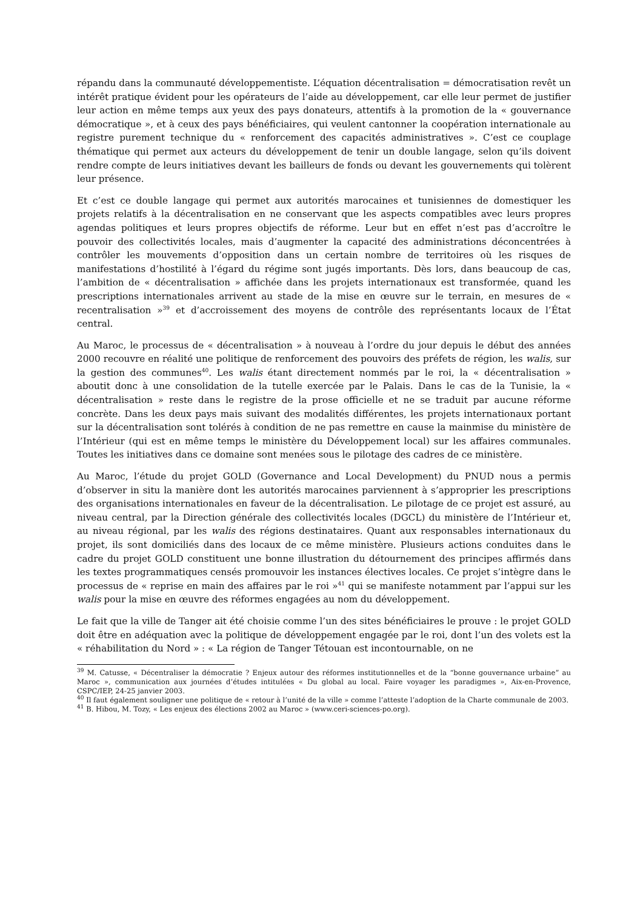répandu dans la communauté développementiste. L’équation décentralisation = démocratisation revêt un intérêt pratique évident pour les opérateurs de l’aide au développement, car elle leur permet de justifier leur action en même temps aux yeux des pays donateurs, attentifs à la promotion de la « gouvernance démocratique », et à ceux des pays bénéficiaires, qui veulent cantonner la coopération internationale au registre purement technique du « renforcement des capacités administratives ». C’est ce couplage thématique qui permet aux acteurs du développement de tenir un double langage, selon qu’ils doivent rendre compte de leurs initiatives devant les bailleurs de fonds ou devant les gouvernements qui tolèrent leur présence.
Et c’est ce double langage qui permet aux autorités marocaines et tunisiennes de domestiquer les projets relatifs à la décentralisation en ne conservant que les aspects compatibles avec leurs propres agendas politiques et leurs propres objectifs de réforme. Leur but en effet n’est pas d’accroître le pouvoir des collectivités locales, mais d’augmenter la capacité des administrations déconcentrées à contrôler les mouvements d’opposition dans un certain nombre de territoires où les risques de manifestations d’hostilité à l’égard du régime sont jugés importants. Dès lors, dans beaucoup de cas, l’ambition de « décentralisation » affichée dans les projets internationaux est transformée, quand les prescriptions internationales arrivent au stade de la mise en œuvre sur le terrain, en mesures de « recentralisation »<sup>39</sup> et d’accroissement des moyens de contrôle des représentants locaux de l’État central.
Au Maroc, le processus de « décentralisation » à nouveau à l’ordre du jour depuis le début des années 2000 recouvre en réalité une politique de renforcement des pouvoirs des préfets de région, les walis, sur la gestion des communes<sup>40</sup>. Les walis étant directement nommés par le roi, la « décentralisation » aboutit donc à une consolidation de la tutelle exercée par le Palais. Dans le cas de la Tunisie, la « décentralisation » reste dans le registre de la prose officielle et ne se traduit par aucune réforme concrète. Dans les deux pays mais suivant des modalités différentes, les projets internationaux portant sur la décentralisation sont tolérés à condition de ne pas remettre en cause la mainmise du ministère de l’Intérieur (qui est en même temps le ministère du Développement local) sur les affaires communales. Toutes les initiatives dans ce domaine sont menées sous le pilotage des cadres de ce ministère.
Au Maroc, l’étude du projet GOLD (Governance and Local Development) du PNUD nous a permis d’observer in situ la manière dont les autorités marocaines parviennent à s’approprier les prescriptions des organisations internationales en faveur de la décentralisation. Le pilotage de ce projet est assuré, au niveau central, par la Direction générale des collectivités locales (DGCL) du ministère de l’Intérieur et, au niveau régional, par les walis des régions destinataires. Quant aux responsables internationaux du projet, ils sont domiciliés dans des locaux de ce même ministère. Plusieurs actions conduites dans le cadre du projet GOLD constituent une bonne illustration du détournement des principes affirmés dans les textes programmatiques censés promouvoir les instances électives locales. Ce projet s’intègre dans le processus de « reprise en main des affaires par le roi »<sup>41</sup> qui se manifeste notamment par l’appui sur les walis pour la mise en œuvre des réformes engagées au nom du développement.
Le fait que la ville de Tanger ait été choisie comme l’un des sites bénéficiaires le prouve : le projet GOLD doit être en adéquation avec la politique de développement engagée par le roi, dont l’un des volets est la « réhabilitation du Nord » : « La région de Tanger Tétouan est incontournable, on ne
<sup>39</sup> M. Catusse, « Décentraliser la démocratie ? Enjeux autour des réformes institutionnelles et de la “bonne gouvernance urbaine” au Maroc », communication aux journées d’études intitulées « Du global au local. Faire voyager les paradigmes », Aix-en-Provence, CSPC/IEP, 24-25 janvier 2003.
<sup>40</sup> Il faut également souligner une politique de « retour à l’unité de la ville » comme l’atteste l’adoption de la Charte communale de 2003.
<sup>41</sup> B. Hibou, M. Tozy, « Les enjeux des élections 2002 au Maroc » (www.ceri-sciences-po.org).